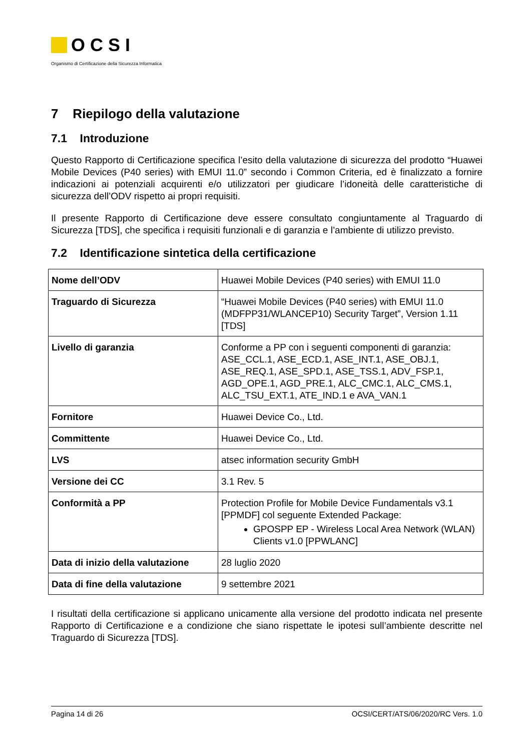OCSI
Organismo di Certificazione della Sicurezza Informatica
7 Riepilogo della valutazione
7.1 Introduzione
Questo Rapporto di Certificazione specifica l’esito della valutazione di sicurezza del prodotto “Huawei Mobile Devices (P40 series) with EMUI 11.0” secondo i Common Criteria, ed è finalizzato a fornire indicazioni ai potenziali acquirenti e/o utilizzatori per giudicare l’idoneità delle caratteristiche di sicurezza dell’ODV rispetto ai propri requisiti.
Il presente Rapporto di Certificazione deve essere consultato congiuntamente al Traguardo di Sicurezza [TDS], che specifica i requisiti funzionali e di garanzia e l’ambiente di utilizzo previsto.
7.2 Identificazione sintetica della certificazione
| Nome dell’ODV | Huawei Mobile Devices (P40 series) with EMUI 11.0 |
| Traguardo di Sicurezza | “Huawei Mobile Devices (P40 series) with EMUI 11.0 (MDFPP31/WLANCEP10) Security Target”, Version 1.11 [TDS] |
| Livello di garanzia | Conforme a PP con i seguenti componenti di garanzia: ASE_CCL.1, ASE_ECD.1, ASE_INT.1, ASE_OBJ.1, ASE_REQ.1, ASE_SPD.1, ASE_TSS.1, ADV_FSP.1, AGD_OPE.1, AGD_PRE.1, ALC_CMC.1, ALC_CMS.1, ALC_TSU_EXT.1, ATE_IND.1 e AVA_VAN.1 |
| Fornitore | Huawei Device Co., Ltd. |
| Committente | Huawei Device Co., Ltd. |
| LVS | atsec information security GmbH |
| Versione dei CC | 3.1 Rev. 5 |
| Conformità a PP | Protection Profile for Mobile Device Fundamentals v3.1 [PPMDF] col seguente Extended Package: GPOSPP EP - Wireless Local Area Network (WLAN) Clients v1.0 [PPWLANC] |
| Data di inizio della valutazione | 28 luglio 2020 |
| Data di fine della valutazione | 9 settembre 2021 |
I risultati della certificazione si applicano unicamente alla versione del prodotto indicata nel presente Rapporto di Certificazione e a condizione che siano rispettate le ipotesi sull’ambiente descritte nel Traguardo di Sicurezza [TDS].
Pagina 14 di 26 OCSI/CERT/ATS/06/2020/RC Vers. 1.0